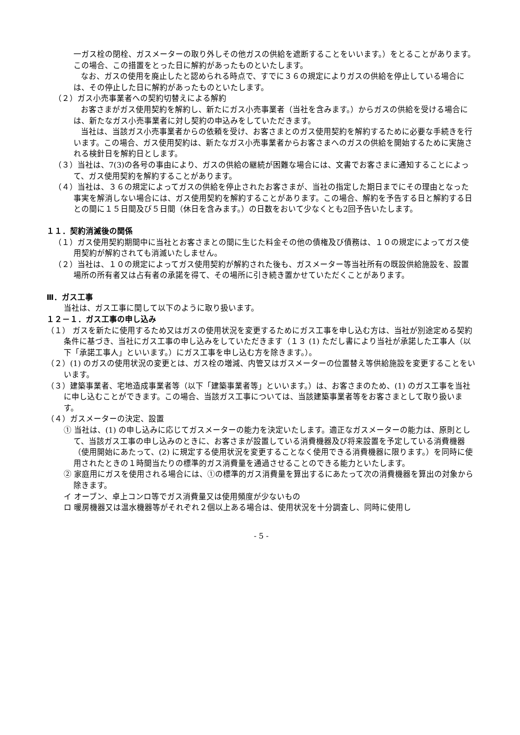一ガス栓の閉栓、ガスメーターの取り外しその他ガスの供給を遮断することをいいます。）をとることがあります。この場合、この措置をとった日に解約があったものといたします。
なお、ガスの使用を廃止したと認められる時点で、すでに３６の規定によりガスの供給を停止している場合には、その停止した日に解約があったものといたします。
（２）ガス小売事業者への契約切替えによる解約
お客さまがガス使用契約を解約し、新たにガス小売事業者（当社を含みます。）からガスの供給を受ける場合には、新たなガス小売事業者に対し契約の申込みをしていただきます。
当社は、当該ガス小売事業者からの依頼を受け、お客さまとのガス使用契約を解約するために必要な手続きを行います。この場合、ガス使用契約は、新たなガス小売事業者からお客さまへのガスの供給を開始するために実施される検針日を解約日とします。
（３）当社は、7(3)の各号の事由により、ガスの供給の継続が困難な場合には、文書でお客さまに通知することによって、ガス使用契約を解約することがあります。
（４）当社は、３６の規定によってガスの供給を停止されたお客さまが、当社の指定した期日までにその理由となった事実を解消しない場合には、ガス使用契約を解約することがあります。この場合、解約を予告する日と解約する日との間に１５日間及び５日間（休日を含みます。）の日数をおいて少なくとも2回予告いたします。
１１．契約消滅後の関係
（１）ガス使用契約期間中に当社とお客さまとの間に生じた料金その他の債権及び債務は、１０の規定によってガス使用契約が解約されても消滅いたしません。
（２）当社は、１０の規定によってガス使用契約が解約された後も、ガスメーター等当社所有の既設供給施設を、設置場所の所有者又は占有者の承諾を得て、その場所に引き続き置かせていただくことがあります。
Ⅲ．ガス工事
当社は、ガス工事に関して以下のように取り扱います。
１２－１．ガス工事の申し込み
（１） ガスを新たに使用するため又はガスの使用状況を変更するためにガス工事を申し込む方は、当社が別途定める契約条件に基づき、当社にガス工事の申し込みをしていただきます（１３ (1) ただし書により当社が承諾した工事人（以下「承諾工事人」といいます。）にガス工事を申し込む方を除きます。）。
（２）(1) のガスの使用状況の変更とは、ガス栓の増減、内管又はガスメーターの位置替え等供給施設を変更することをいいます。
（３）建築事業者、宅地造成事業者等（以下「建築事業者等」といいます。）は、お客さまのため、(1) のガス工事を当社に申し込むことができます。この場合、当該ガス工事については、当該建築事業者等をお客さまとして取り扱います。
（４）ガスメーターの決定、設置
① 当社は、(1) の申し込みに応じてガスメーターの能力を決定いたします。適正なガスメーターの能力は、原則として、当該ガス工事の申し込みのときに、お客さまが設置している消費機器及び将来設置を予定している消費機器（使用開始にあたって、(2) に規定する使用状況を変更することなく使用できる消費機器に限ります。）を同時に使用されたときの１時間当たりの標準的ガス消費量を通過させることのできる能力といたします。
② 家庭用にガスを使用される場合には、①の標準的ガス消費量を算出するにあたって次の消費機器を算出の対象から除きます。
イ オーブン、卓上コンロ等でガス消費量又は使用頻度が少ないもの
ロ 暖房機器又は温水機器等がそれぞれ２個以上ある場合は、使用状況を十分調査し、同時に使用し
- 5 -